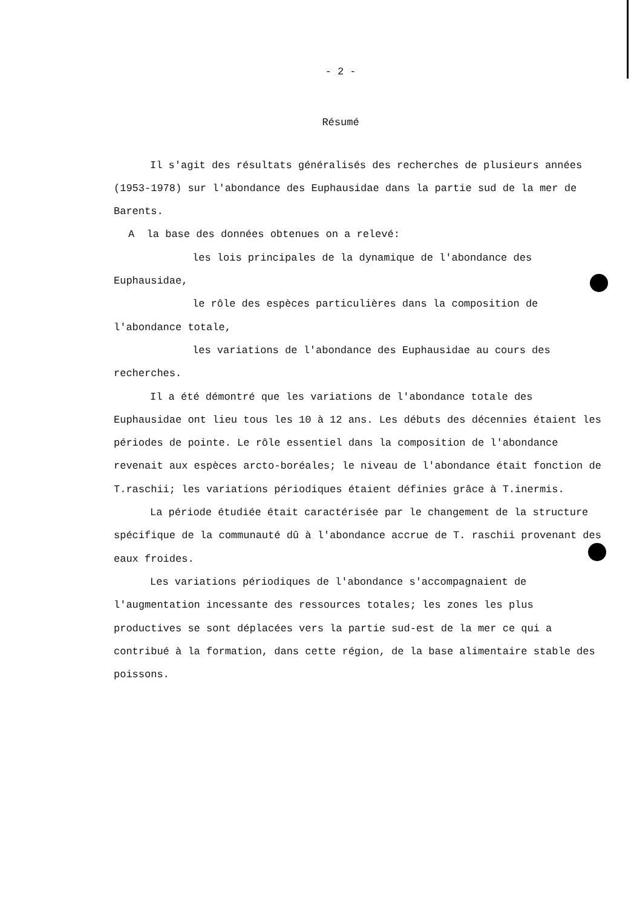- 2 -
Résumé
Il s'agit des résultats généralisés des recherches de plusieurs années (1953-1978) sur l'abondance des Euphausidae dans la partie sud de la mer de Barents.
A la base des données obtenues on a relevé:
les lois principales de la dynamique de l'abondance des Euphausidae,
le rôle des espèces particulières dans la composition de l'abondance totale,
les variations de l'abondance des Euphausidae au cours des recherches.
Il a été démontré que les variations de l'abondance totale des Euphausidae ont lieu tous les 10 à 12 ans. Les débuts des décennies étaient les périodes de pointe. Le rôle essentiel dans la composition de l'abondance revenait aux espèces arcto-boréales; le niveau de l'abondance était fonction de T.raschii; les variations périodiques étaient définies grâce à T.inermis.
La période étudiée était caractérisée par le changement de la structure spécifique de la communauté dû à l'abondance accrue de T. raschii provenant des eaux froides.
Les variations périodiques de l'abondance s'accompagnaient de l'augmentation incessante des ressources totales; les zones les plus productives se sont déplacées vers la partie sud-est de la mer ce qui a contribué à la formation, dans cette région, de la base alimentaire stable des poissons.